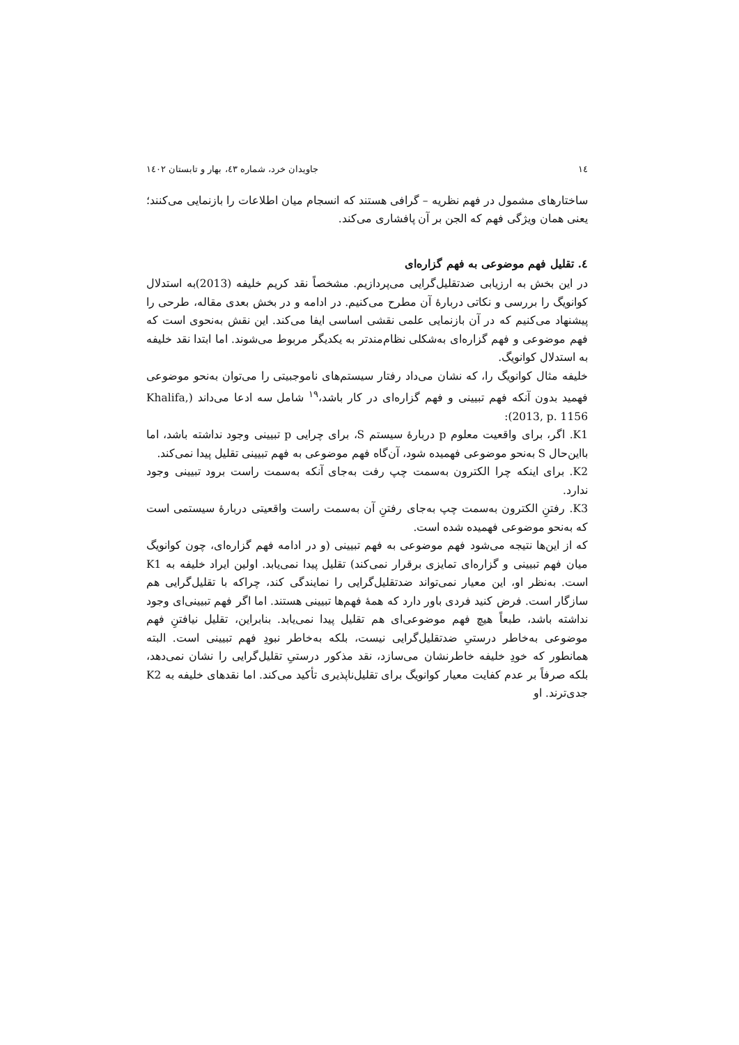١٤ جاویدان خرد، شماره ٤٣، بهار و تابستان ١٤٠٢
ساختارهای مشمول در فهم نظریه – گرافی هستند که انسجام میان اطلاعات را بازنمایی می‌کنند؛ یعنی همان ویژگی فهم که الجن بر آن پافشاری می‌کند.
٤. تقلیل فهم موضوعی به فهم گزاره‌ای
در این بخش به ارزیابی ضدتقلیل‌گرایی می‌پردازیم. مشخصاً نقد کریم خلیفه (2013)به استدلال کوانویگ را بررسی و نکاتی دربارهٔ آن مطرح می‌کنیم. در ادامه و در بخش بعدی مقاله، طرحی را پیشنهاد می‌کنیم که در آن بازنمایی علمی نقشی اساسی ایفا می‌کند. این نقش به‌نحوی است که فهم موضوعی و فهم گزاره‌ای به‌شکلی نظام‌مندتر به یکدیگر مربوط می‌شوند. اما ابتدا نقد خلیفه به استدلال کوانویگ.
خلیفه مثال کوانویگ را، که نشان می‌داد رفتار سیستم‌های ناموجبیتی را می‌توان به‌نحو موضوعی فهمید بدون آنکه فهم تبیینی و فهم گزاره‌ای در کار باشد،<sup>١٩</sup> شامل سه ادعا می‌داند (Khalifa, 2013, p. 1156):
K1. اگر، برای واقعیت معلوم p دربارهٔ سیستم S، برای چرایی p تبیینی وجود نداشته باشد، اما بااین‌حال S به‌نحو موضوعی فهمیده شود، آن‌گاه فهم موضوعی به فهم تبیینی تقلیل پیدا نمی‌کند.
K2. برای اینکه چرا الکترون به‌سمت چپ رفت به‌جای آنکه به‌سمت راست برود تبیینی وجود ندارد.
K3. رفتنِ الکترون به‌سمت چپ به‌جای رفتنِ آن به‌سمت راست واقعیتی دربارهٔ سیستمی است که به‌نحو موضوعی فهمیده شده است.
که از این‌ها نتیجه می‌شود فهم موضوعی به فهم تبیینی (و در ادامه فهم گزاره‌ای، چون کوانویگ میان فهم تبیینی و گزاره‌ای تمایزی برقرار نمی‌کند) تقلیل پیدا نمی‌یابد. اولین ایراد خلیفه به K1 است. به‌نظر او، این معیار نمی‌تواند ضدتقلیل‌گرایی را نمایندگی کند، چراکه با تقلیل‌گرایی هم سازگار است. فرض کنید فردی باور دارد که همهٔ فهم‌ها تبیینی هستند. اما اگر فهم تبیینی‌ای وجود نداشته باشد، طبعاً هیچ فهم موضوعی‌ای هم تقلیل پیدا نمی‌یابد. بنابراین، تقلیل نیافتنِ فهم موضوعی به‌خاطر درستیِ ضدتقلیل‌گرایی نیست، بلکه به‌خاطر نبودِ فهم تبیینی است. البته همانطور که خودِ خلیفه خاطرنشان می‌سازد، نقد مذکور درستیِ تقلیل‌گرایی را نشان نمی‌دهد، بلکه صرفاً بر عدم کفایت معیار کوانویگ برای تقلیل‌ناپذیری تأکید می‌کند. اما نقدهای خلیفه به K2 جدی‌ترند. او